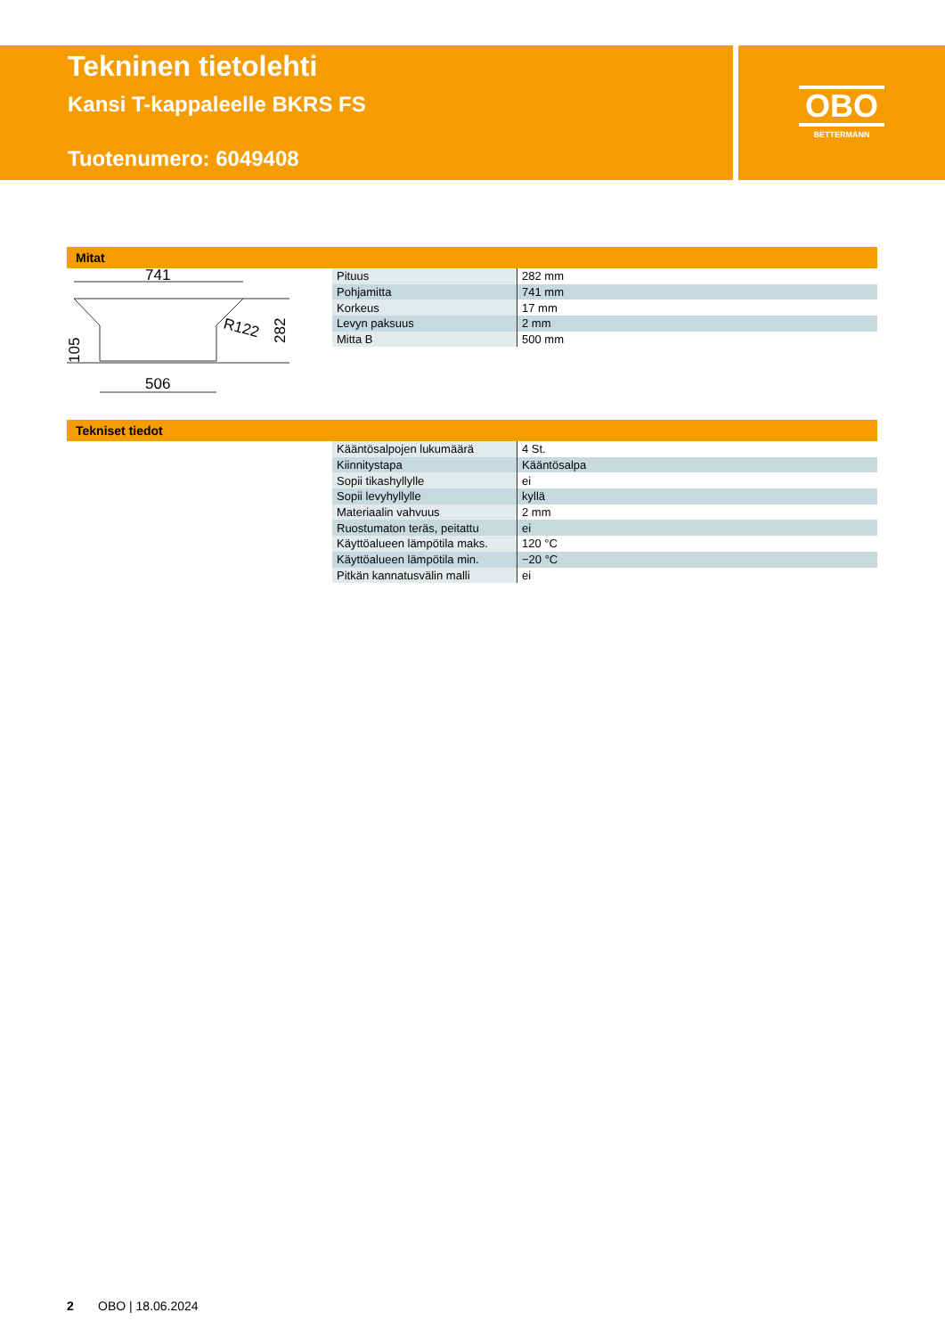Tekninen tietolehti
Kansi T-kappaleelle BKRS FS
Tuotenumero: 6049408
OBO
BETTERMANN
Mitat
741
R122
282
105
506
| Pituus | 282 mm |
| Pohjamitta | 741 mm |
| Korkeus | 17 mm |
| Levyn paksuus | 2 mm |
| Mitta B | 500 mm |
Tekniset tiedot
| Kääntösalpojen lukumäärä | 4 St. |
| Kiinnitystapa | Kääntösalpa |
| Sopii tikashyllylle | ei |
| Sopii levyhyllylle | kyllä |
| Materiaalin vahvuus | 2 mm |
| Ruostumaton teräs, peitattu | ei |
| Käyttöalueen lämpötila maks. | 120 °C |
| Käyttöalueen lämpötila min. | −20 °C |
| Pitkän kannatusvälin malli | ei |
2 OBO | 18.06.2024